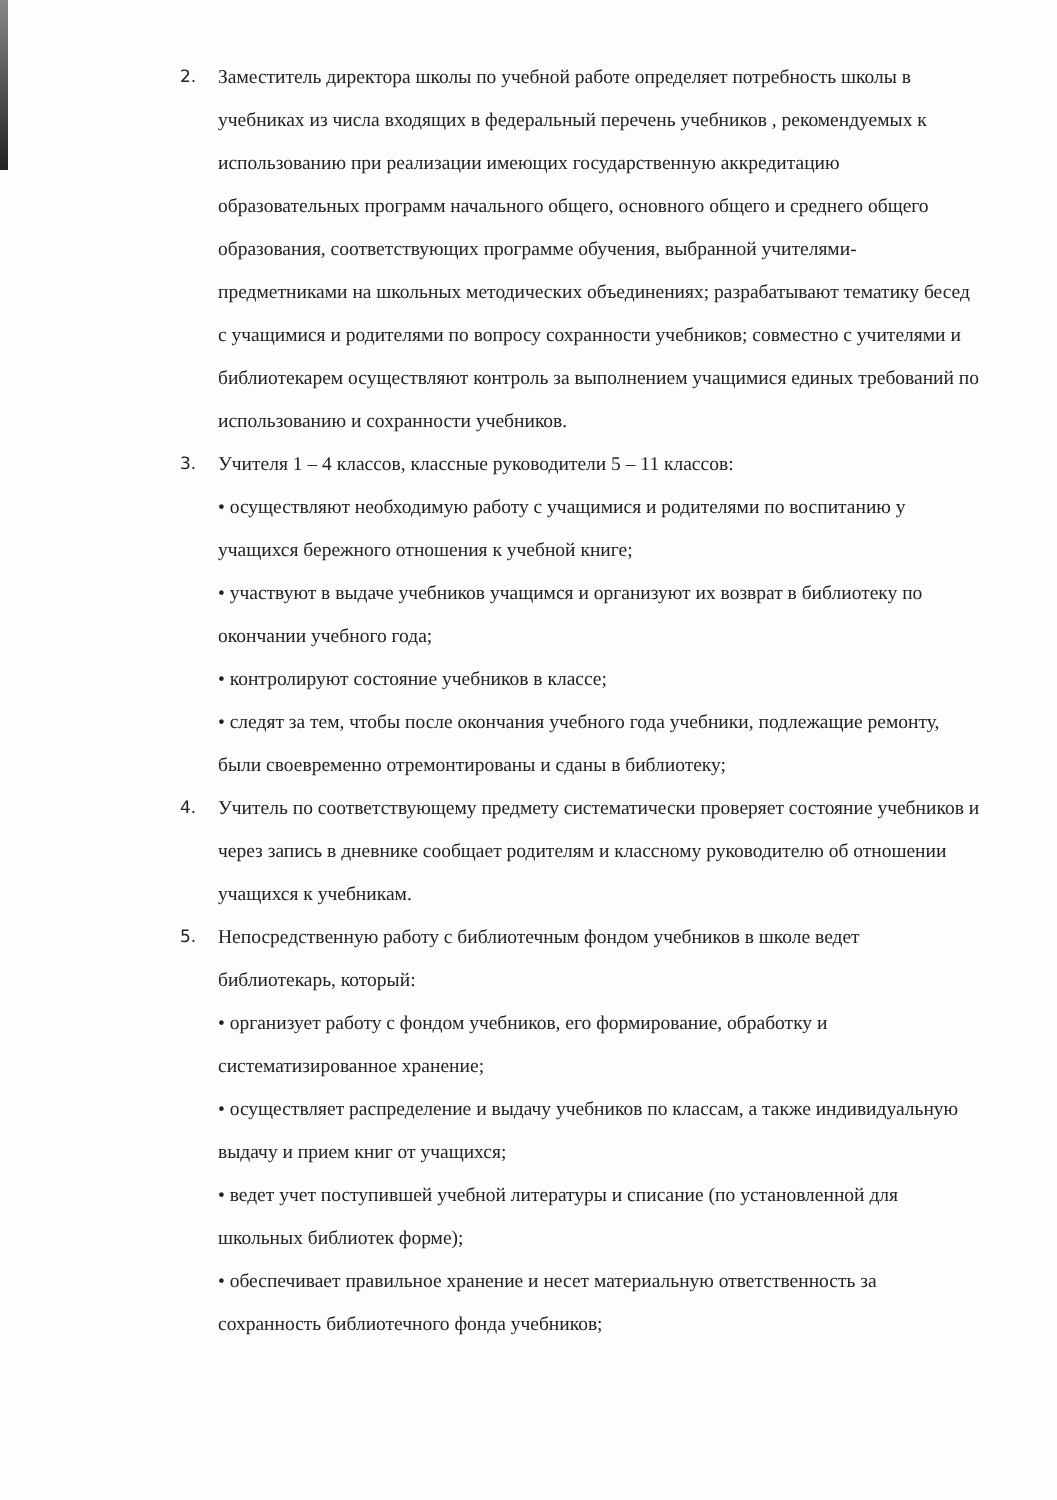2. Заместитель директора школы по учебной работе определяет потребность школы в учебниках из числа входящих в федеральный перечень учебников , рекомендуемых к использованию при реализации имеющих государственную аккредитацию образовательных программ начального общего, основного общего и среднего общего образования, соответствующих программе обучения, выбранной учителями-предметниками на школьных методических объединениях; разрабатывают тематику бесед с учащимися и родителями по вопросу сохранности учебников; совместно с учителями и библиотекарем осуществляют контроль за выполнением учащимися единых требований по использованию и сохранности учебников.
3. Учителя 1 – 4 классов, классные руководители 5 – 11 классов:
• осуществляют необходимую работу с учащимися и родителями по воспитанию у учащихся бережного отношения к учебной книге;
• участвуют в выдаче учебников учащимся и организуют их возврат в библиотеку по окончании учебного года;
• контролируют состояние учебников в классе;
• следят за тем, чтобы после окончания учебного года учебники, подлежащие ремонту, были своевременно отремонтированы и сданы в библиотеку;
4. Учитель по соответствующему предмету систематически проверяет состояние учебников и через запись в дневнике сообщает родителям и классному руководителю об отношении учащихся к учебникам.
5. Непосредственную работу с библиотечным фондом учебников в школе ведет библиотекарь, который:
• организует работу с фондом учебников, его формирование, обработку и систематизированное хранение;
• осуществляет распределение и выдачу учебников по классам, а также индивидуальную выдачу и прием книг от учащихся;
• ведет учет поступившей учебной литературы и списание (по установленной для школьных библиотек форме);
• обеспечивает правильное хранение и несет материальную ответственность за сохранность библиотечного фонда учебников;